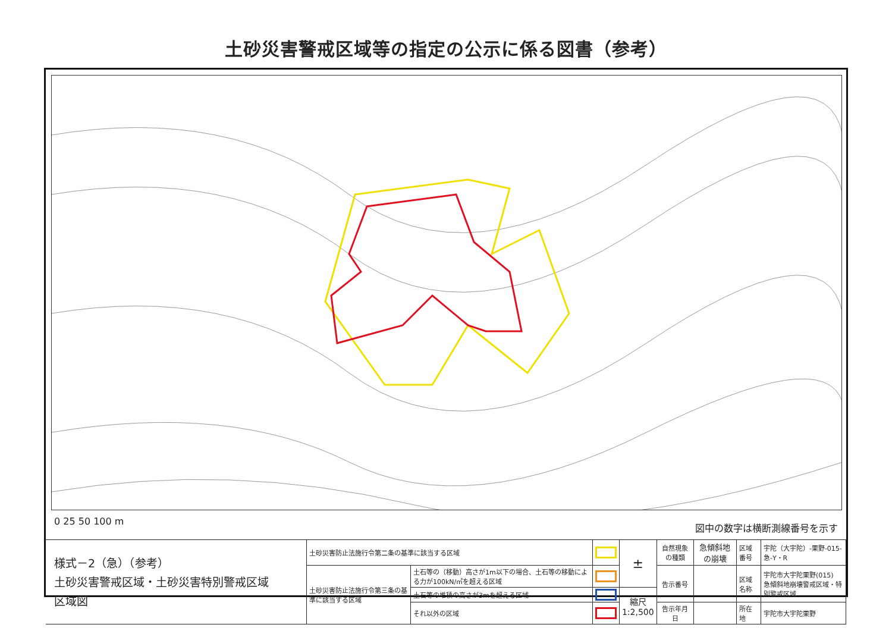土砂災害警戒区域等の指定の公示に係る図書（参考）
0 25 50 100 m
図中の数字は横断測線番号を示す
| 様式－2（急）（参考） 土砂災害警戒区域・土砂災害特別警戒区域 区域図 | 土砂災害防止法施行令第二条の基準に該当する区域 | | | ± | 自然現象の種類 | 急傾斜地の崩壊 | 区域番号 | 宇陀（大宇陀）-栗野-015-急-Y・R |
| | 土砂災害防止法施行令第三条の基準に該当する区域 | 土石等の（移動）高さが1m以下の場合、土石等の移動による力が100kN/㎡を超える区域 | | | 告示番号 | | 区域名称 | 宇陀市大宇陀栗野(015) 急傾斜地崩壊警戒区域・特別警戒区域 |
| | | 土石等の堆積の高さが3mを超える区域 | | 縮尺 1:2,500 | | | | |
| | | それ以外の区域 | | | 告示年月日 | | 所在地 | 宇陀市大宇陀栗野 |